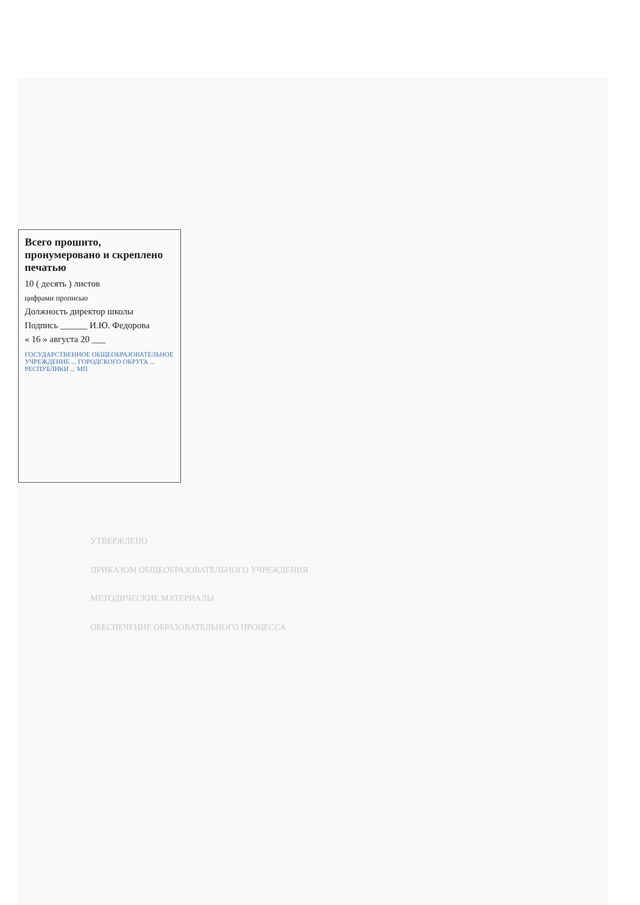Всего прошито, пронумеровано и скреплено печатью
10 ( десять ) листов
цифрами прописью
Должность директор школы
Подпись ______ И.Ю. Федорова
« 16 » августа 20 ___
ГОСУДАРСТВЕННОЕ ОБЩЕОБРАЗОВАТЕЛЬНОЕ УЧРЕЖДЕНИЕ ... ГОРОДСКОГО ОКРУГА ... РЕСПУБЛИКИ ... МП
УТВЕРЖДЕНО
ПРИКАЗОМ ОБЩЕОБРАЗОВАТЕЛЬНОГО УЧРЕЖДЕНИЯ
МЕТОДИЧЕСКИЕ МАТЕРИАЛЫ
ОБЕСПЕЧЕНИЕ ОБРАЗОВАТЕЛЬНОГО ПРОЦЕССА